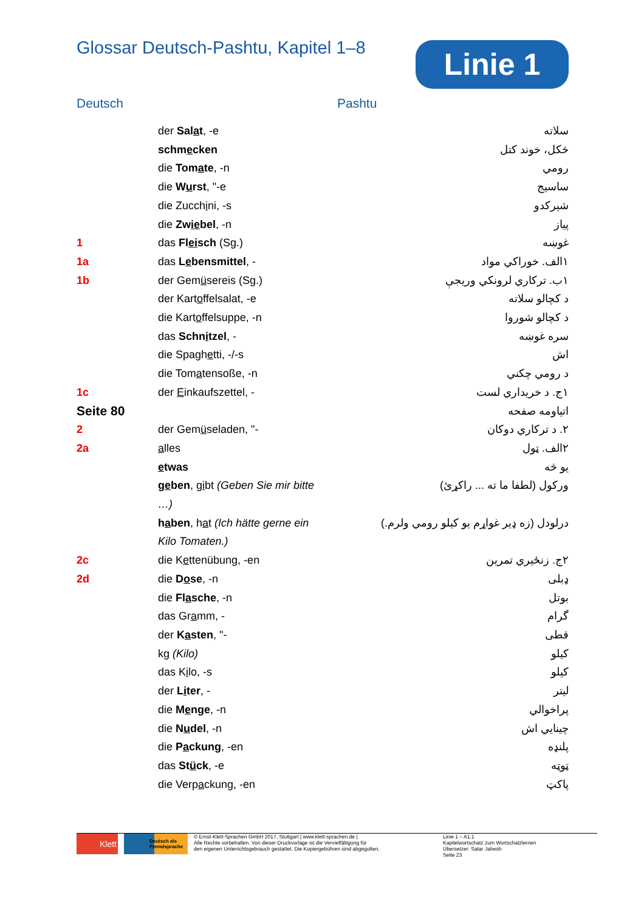Glossar Deutsch-Pashtu, Kapitel 1–8
Linie 1
Deutsch Pashtu
| | der Sal a t , -e | سلاته |
| | schm e cken | څکل، خوند کتل |
| | die Tom a te , -n | رومي |
| | die W u rst , "-e | ساسيج |
| | die Zucch i ni, -s | شيرکدو |
| | die Zw ie bel , -n | پياز |
| 1 | das Fl ei sch (Sg.) | غوښه |
| 1a | das L e bensmittel , - | ١الف. خوراکي مواد |
| 1b | der Gem ü sereis (Sg.) | ١ب. ترکاري لرونکي وريجې |
| | der Kart o ffelsalat, -e | د کچالو سلاته |
| | die Kart o ffelsuppe, -n | د کچالو شوروا |
| | das Schn i tzel , - | سره غوښه |
| | die Spagh e tti, -/-s | اش |
| | die Tom a tensoße, -n | د رومي چکني |
| 1c | der E inkaufszettel, - | ١ج. د خريداري لست |
| Seite 80 | | اتياومه صفحه |
| 2 | der Gem ü seladen, "- | ٢. د ترکاري دوکان |
| 2a | a lles | ٢الف. ټول |
| | e twas | يو څه |
| | g e ben , g i bt (Geben Sie mir bitte …) | ورکول (لطفا ما ته ... راکړئ) |
| | h a ben , h a t (Ich hätte gerne ein Kilo Tomaten.) | درلودل (زه ډير غواړم يو کيلو رومي ولرم.) |
| 2c | die K e ttenübung, -en | ٢ج. زنځيري تمرين |
| 2d | die D o se , -n | ډبلی |
| | die Fl a sche , -n | بوتل |
| | das Gr a mm, - | گرام |
| | der K a sten , "- | قطی |
| | kg (Kilo) | کيلو |
| | das K i lo, -s | کيلو |
| | der L i ter , - | ليتر |
| | die M e nge , -n | پراخوالي |
| | die N u del , -n | چينايي اش |
| | die P a ckung , -en | پلنډه |
| | das St ü ck , -e | ټوټه |
| | die Verp a ckung, -en | پاکټ |
Klett
Deutsch als Fremdsprache
© Ernst-Klett-Sprachen GmbH 2017, Stuttgart | www.klett-sprachen.de |
Alle Rechte vorbehalten. Von dieser Druckvorlage ist die Vervielfältigung für
den eigenen Unterrichtsgebrauch gestattet. Die Kopiergebühren sind abgegolten.
Linie 1 – A1.1
Kapitelwortschatz zum Wortschatzlernen
Übersetzer: Satar Jahesh
Seite 23